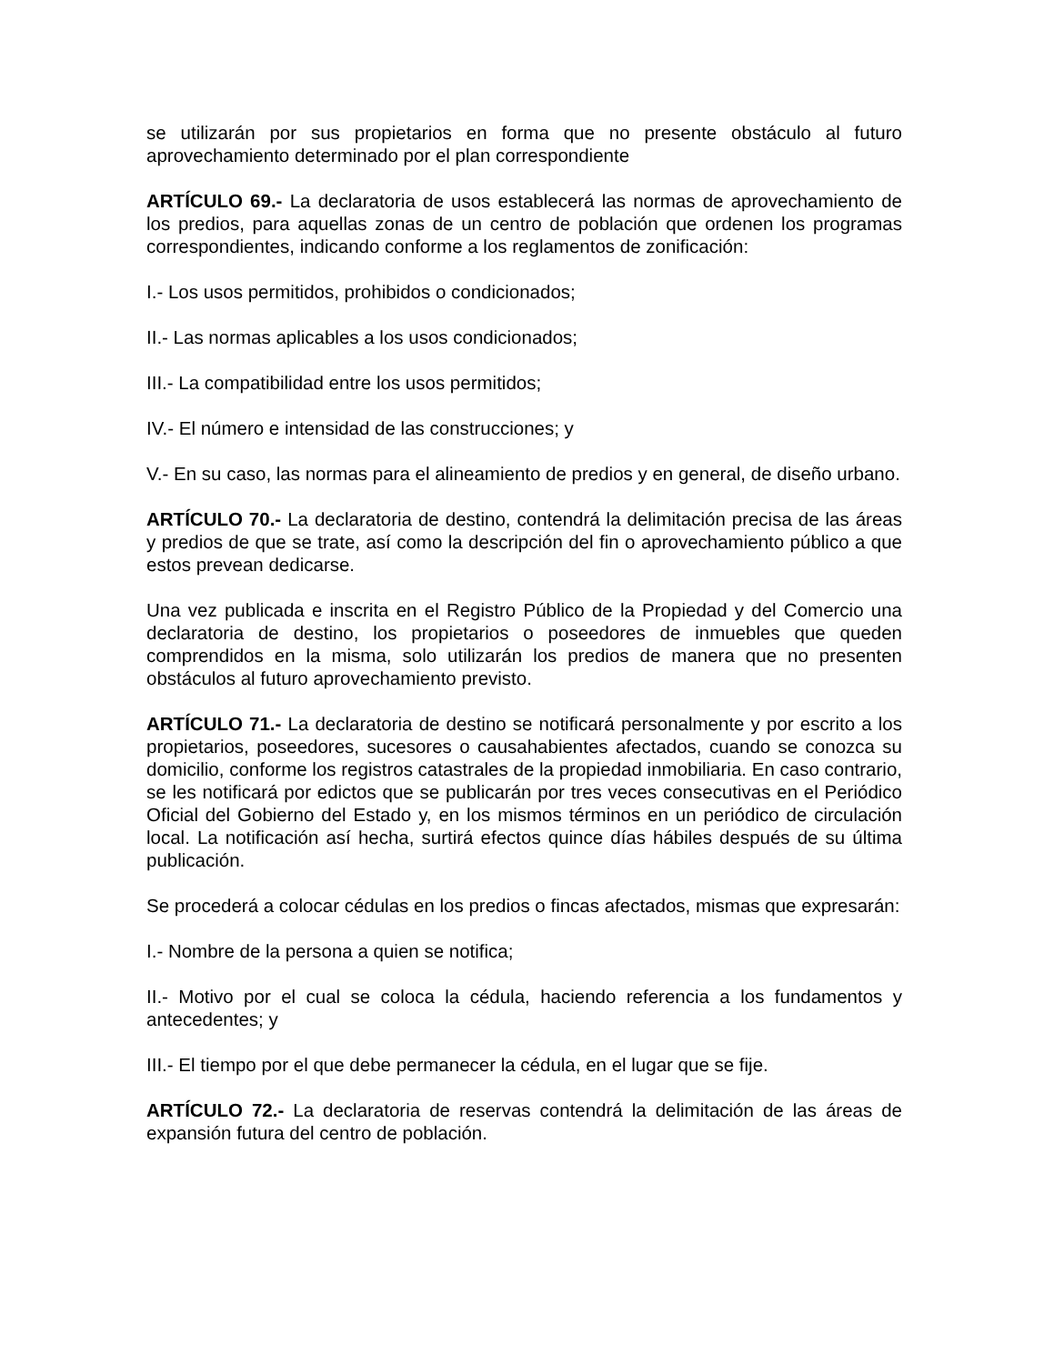se utilizarán por sus propietarios en forma que no presente obstáculo al futuro aprovechamiento determinado por el plan correspondiente
ARTÍCULO 69.- La declaratoria de usos establecerá las normas de aprovechamiento de los predios, para aquellas zonas de un centro de población que ordenen los programas correspondientes, indicando conforme a los reglamentos de zonificación:
I.- Los usos permitidos, prohibidos o condicionados;
II.- Las normas aplicables a los usos condicionados;
III.- La compatibilidad entre los usos permitidos;
IV.- El número e intensidad de las construcciones; y
V.- En su caso, las normas para el alineamiento de predios y en general, de diseño urbano.
ARTÍCULO 70.- La declaratoria de destino, contendrá la delimitación precisa de las áreas y predios de que se trate, así como la descripción del fin o aprovechamiento público a que estos prevean dedicarse.
Una vez publicada e inscrita en el Registro Público de la Propiedad y del Comercio una declaratoria de destino, los propietarios o poseedores de inmuebles que queden comprendidos en la misma, solo utilizarán los predios de manera que no presenten obstáculos al futuro aprovechamiento previsto.
ARTÍCULO 71.- La declaratoria de destino se notificará personalmente y por escrito a los propietarios, poseedores, sucesores o causahabientes afectados, cuando se conozca su domicilio, conforme los registros catastrales de la propiedad inmobiliaria. En caso contrario, se les notificará por edictos que se publicarán por tres veces consecutivas en el Periódico Oficial del Gobierno del Estado y, en los mismos términos en un periódico de circulación local. La notificación así hecha, surtirá efectos quince días hábiles después de su última publicación.
Se procederá a colocar cédulas en los predios o fincas afectados, mismas que expresarán:
I.- Nombre de la persona a quien se notifica;
II.- Motivo por el cual se coloca la cédula, haciendo referencia a los fundamentos y antecedentes; y
III.- El tiempo por el que debe permanecer la cédula, en el lugar que se fije.
ARTÍCULO 72.- La declaratoria de reservas contendrá la delimitación de las áreas de expansión futura del centro de población.